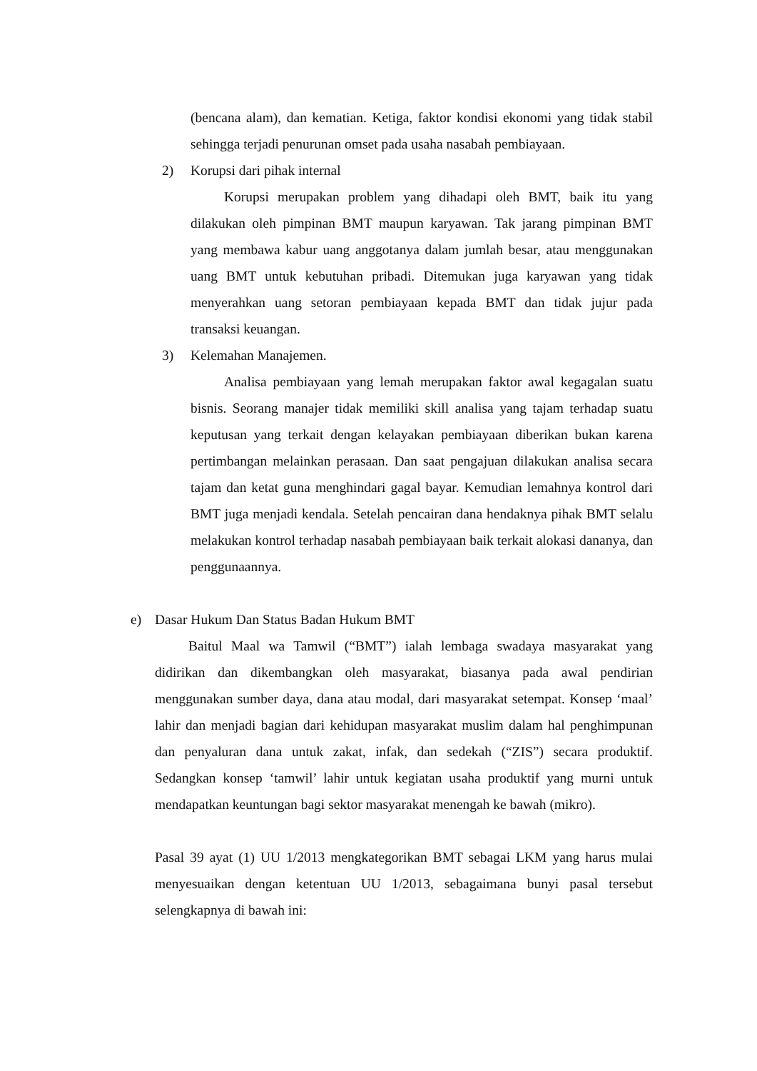(bencana alam), dan kematian. Ketiga, faktor kondisi ekonomi yang tidak stabil sehingga terjadi penurunan omset pada usaha nasabah pembiayaan.
2) Korupsi dari pihak internal
Korupsi merupakan problem yang dihadapi oleh BMT, baik itu yang dilakukan oleh pimpinan BMT maupun karyawan. Tak jarang pimpinan BMT yang membawa kabur uang anggotanya dalam jumlah besar, atau menggunakan uang BMT untuk kebutuhan pribadi. Ditemukan juga karyawan yang tidak menyerahkan uang setoran pembiayaan kepada BMT dan tidak jujur pada transaksi keuangan.
3) Kelemahan Manajemen.
Analisa pembiayaan yang lemah merupakan faktor awal kegagalan suatu bisnis. Seorang manajer tidak memiliki skill analisa yang tajam terhadap suatu keputusan yang terkait dengan kelayakan pembiayaan diberikan bukan karena pertimbangan melainkan perasaan. Dan saat pengajuan dilakukan analisa secara tajam dan ketat guna menghindari gagal bayar. Kemudian lemahnya kontrol dari BMT juga menjadi kendala. Setelah pencairan dana hendaknya pihak BMT selalu melakukan kontrol terhadap nasabah pembiayaan baik terkait alokasi dananya, dan penggunaannya.
e) Dasar Hukum Dan Status Badan Hukum BMT
Baitul Maal wa Tamwil (“BMT”) ialah lembaga swadaya masyarakat yang didirikan dan dikembangkan oleh masyarakat, biasanya pada awal pendirian menggunakan sumber daya, dana atau modal, dari masyarakat setempat. Konsep ‘maal’ lahir dan menjadi bagian dari kehidupan masyarakat muslim dalam hal penghimpunan dan penyaluran dana untuk zakat, infak, dan sedekah (“ZIS”) secara produktif. Sedangkan konsep ‘tamwil’ lahir untuk kegiatan usaha produktif yang murni untuk mendapatkan keuntungan bagi sektor masyarakat menengah ke bawah (mikro).
Pasal 39 ayat (1) UU 1/2013 mengkategorikan BMT sebagai LKM yang harus mulai menyesuaikan dengan ketentuan UU 1/2013, sebagaimana bunyi pasal tersebut selengkapnya di bawah ini: